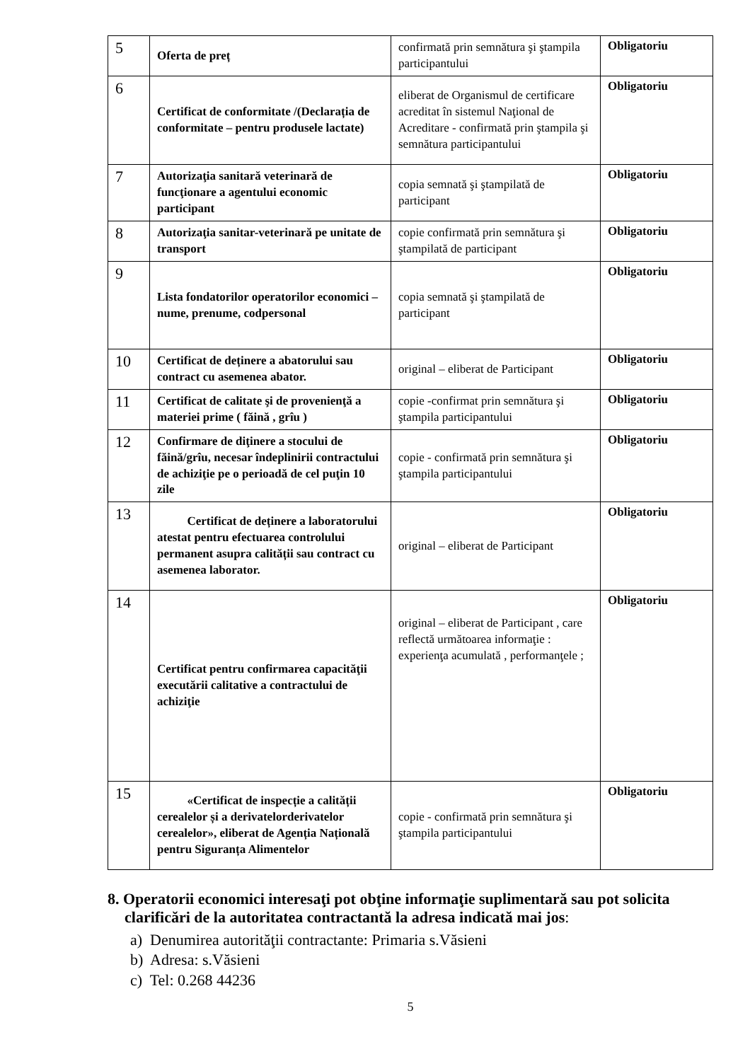| 5 | Oferta de preț | confirmată prin semnătura şi ştampila participantului | Obligatoriu |
| 6 | Certificat de conformitate /(Declarația de conformitate – pentru produsele lactate) | eliberat de Organismul de certificare acreditat în sistemul Naţional de Acreditare - confirmată prin ştampila şi semnătura participantului | Obligatoriu |
| 7 | Autorizaţia sanitară veterinară de funcţionare a agentului economic participant | copia semnată şi ştampilată de participant | Obligatoriu |
| 8 | Autorizaţia sanitar-veterinară pe unitate de transport | copie confirmată prin semnătura şi ştampilată de participant | Obligatoriu |
| 9 | Lista fondatorilor operatorilor economici – nume, prenume, codpersonal | copia semnată şi ştampilată de participant | Obligatoriu |
| 10 | Certificat de deținere a abatorului sau contract cu asemenea abator. | original – eliberat de Participant | Obligatoriu |
| 11 | Certificat de calitate şi de provenienţă a materiei prime ( făină , grîu ) | copie -confirmat prin semnătura şi ştampila participantului | Obligatoriu |
| 12 | Confirmare de diţinere a stocului de făină/grîu, necesar îndeplinirii contractului de achiziţie pe o perioadă de cel puţin 10 zile | copie - confirmată prin semnătura şi ştampila participantului | Obligatoriu |
| 13 | Certificat de deținere a laboratorului atestat pentru efectuarea controlului permanent asupra calității sau contract cu asemenea laborator. | original – eliberat de Participant | Obligatoriu |
| 14 | Certificat pentru confirmarea capacităţii executării calitative a contractului de achiziţie | original – eliberat de Participant , care reflectă următoarea informaţie : experienţa acumulată , performanţele ; | Obligatoriu |
| 15 | «Certificat de inspecție a calității cerealelor și a derivatelorderivatelor cerealelor», eliberat de Agenția Națională pentru Siguranța Alimentelor | copie - confirmată prin semnătura şi ştampila participantului | Obligatoriu |
8. Operatorii economici interesaţi pot obţine informaţie suplimentară sau pot solicita clarificări de la autoritatea contractantă la adresa indicată mai jos:
a) Denumirea autorităţii contractante: Primaria s.Văsieni
b) Adresa: s.Văsieni
c) Tel: 0.268 44236
5